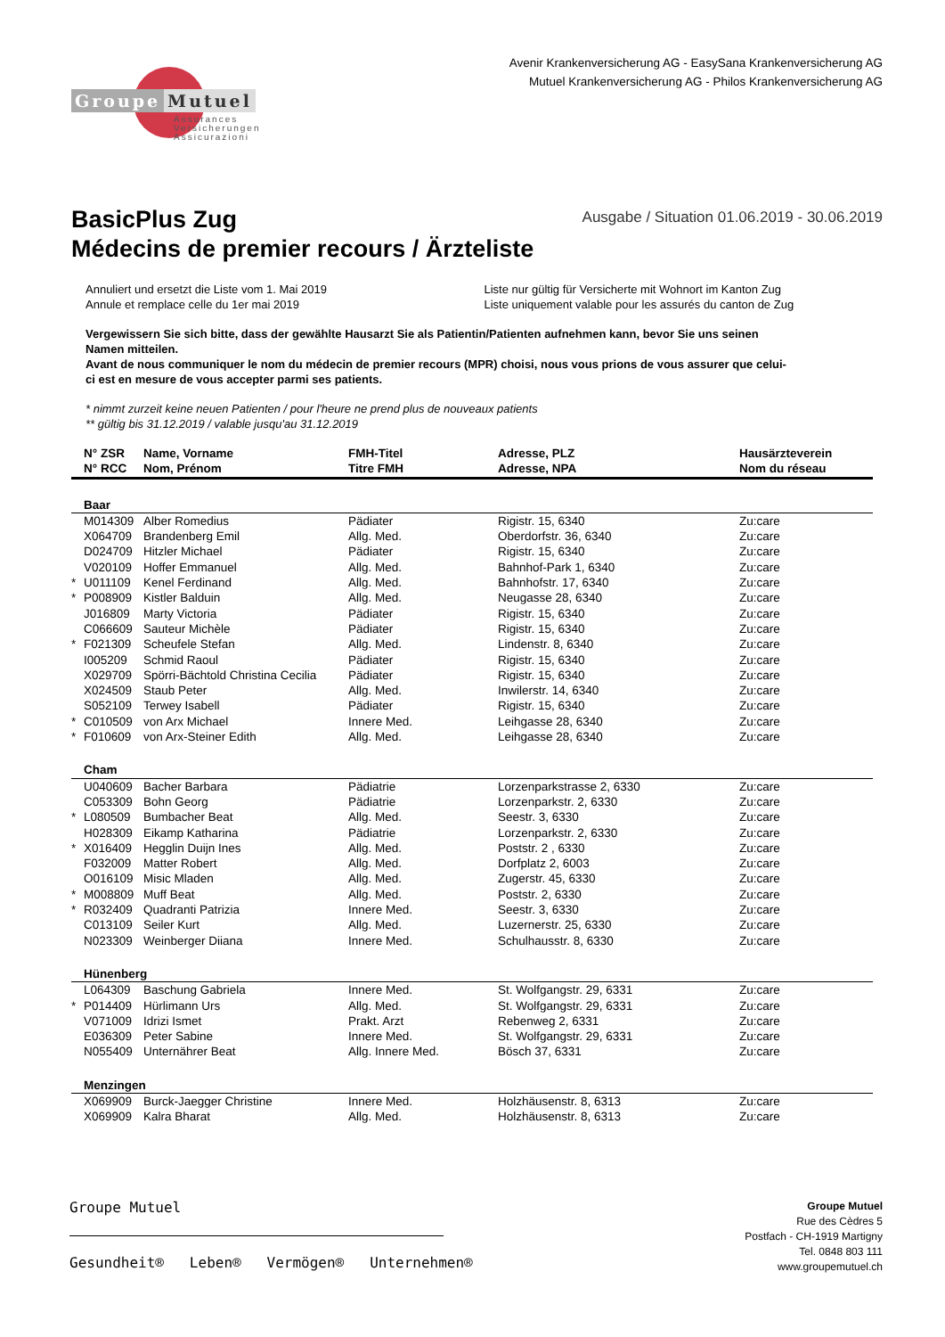Groupe Mutuel
Assurances
Versicherungen
Assicurazioni
Avenir Krankenversicherung AG - EasySana Krankenversicherung AG
Mutuel Krankenversicherung AG - Philos Krankenversicherung AG
BasicPlus Zug
Ausgabe / Situation 01.06.2019 - 30.06.2019
Médecins de premier recours / Ärzteliste
Annuliert und ersetzt die Liste vom 1. Mai 2019
Annule et remplace celle du 1er mai 2019
Liste nur gültig für Versicherte mit Wohnort im Kanton Zug
Liste uniquement valable pour les assurés du canton de Zug
Vergewissern Sie sich bitte, dass der gewählte Hausarzt Sie als Patientin/Patienten aufnehmen kann, bevor Sie uns seinen Namen mitteilen.
Avant de nous communiquer le nom du médecin de premier recours (MPR) choisi, nous vous prions de vous assurer que celui-ci est en mesure de vous accepter parmi ses patients.
* nimmt zurzeit keine neuen Patienten / pour l'heure ne prend plus de nouveaux patients
** gültig bis 31.12.2019 / valable jusqu'au 31.12.2019
| | N° ZSR N° RCC | Name, Vorname Nom, Prénom | FMH-Titel Titre FMH | Adresse, PLZ Adresse, NPA | Hausärzteverein Nom du réseau |
| --- | --- | --- | --- | --- | --- |
| | Baar | | | | |
| | M014309 | Alber Romedius | Pädiater | Rigistr. 15, 6340 | Zu:care |
| | X064709 | Brandenberg Emil | Allg. Med. | Oberdorfstr. 36, 6340 | Zu:care |
| | D024709 | Hitzler Michael | Pädiater | Rigistr. 15, 6340 | Zu:care |
| | V020109 | Hoffer Emmanuel | Allg. Med. | Bahnhof-Park 1, 6340 | Zu:care |
| * | U011109 | Kenel Ferdinand | Allg. Med. | Bahnhofstr. 17, 6340 | Zu:care |
| * | P008909 | Kistler Balduin | Allg. Med. | Neugasse 28, 6340 | Zu:care |
| | J016809 | Marty Victoria | Pädiater | Rigistr. 15, 6340 | Zu:care |
| | C066609 | Sauteur Michèle | Pädiater | Rigistr. 15, 6340 | Zu:care |
| * | F021309 | Scheufele Stefan | Allg. Med. | Lindenstr. 8, 6340 | Zu:care |
| | I005209 | Schmid Raoul | Pädiater | Rigistr. 15, 6340 | Zu:care |
| | X029709 | Spörri-Bächtold Christina Cecilia | Pädiater | Rigistr. 15, 6340 | Zu:care |
| | X024509 | Staub Peter | Allg. Med. | Inwilerstr. 14, 6340 | Zu:care |
| | S052109 | Terwey Isabell | Pädiater | Rigistr. 15, 6340 | Zu:care |
| * | C010509 | von Arx Michael | Innere Med. | Leihgasse 28, 6340 | Zu:care |
| * | F010609 | von Arx-Steiner Edith | Allg. Med. | Leihgasse 28, 6340 | Zu:care |
| | Cham | | | | |
| | U040609 | Bacher Barbara | Pädiatrie | Lorzenparkstrasse 2, 6330 | Zu:care |
| | C053309 | Bohn Georg | Pädiatrie | Lorzenparkstr. 2, 6330 | Zu:care |
| * | L080509 | Bumbacher Beat | Allg. Med. | Seestr. 3, 6330 | Zu:care |
| | H028309 | Eikamp Katharina | Pädiatrie | Lorzenparkstr. 2, 6330 | Zu:care |
| * | X016409 | Hegglin Duijn Ines | Allg. Med. | Poststr. 2 , 6330 | Zu:care |
| | F032009 | Matter Robert | Allg. Med. | Dorfplatz 2, 6003 | Zu:care |
| | O016109 | Misic Mladen | Allg. Med. | Zugerstr. 45, 6330 | Zu:care |
| * | M008809 | Muff Beat | Allg. Med. | Poststr. 2, 6330 | Zu:care |
| * | R032409 | Quadranti Patrizia | Innere Med. | Seestr. 3, 6330 | Zu:care |
| | C013109 | Seiler Kurt | Allg. Med. | Luzernerstr. 25, 6330 | Zu:care |
| | N023309 | Weinberger Diiana | Innere Med. | Schulhausstr. 8, 6330 | Zu:care |
| | Hünenberg | | | | |
| | L064309 | Baschung Gabriela | Innere Med. | St. Wolfgangstr. 29, 6331 | Zu:care |
| * | P014409 | Hürlimann Urs | Allg. Med. | St. Wolfgangstr. 29, 6331 | Zu:care |
| | V071009 | Idrizi Ismet | Prakt. Arzt | Rebenweg 2, 6331 | Zu:care |
| | E036309 | Peter Sabine | Innere Med. | St. Wolfgangstr. 29, 6331 | Zu:care |
| | N055409 | Unternährer Beat | Allg. Innere Med. | Bösch 37, 6331 | Zu:care |
| | Menzingen | | | | |
| | X069909 | Burck-Jaegger Christine | Innere Med. | Holzhäusenstr. 8, 6313 | Zu:care |
| | X069909 | Kalra Bharat | Allg. Med. | Holzhäusenstr. 8, 6313 | Zu:care |
Groupe Mutuel
Gesundheit® Leben® Vermögen® Unternehmen®
Groupe Mutuel
Rue des Cèdres 5
Postfach - CH-1919 Martigny
Tel. 0848 803 111
www.groupemutuel.ch